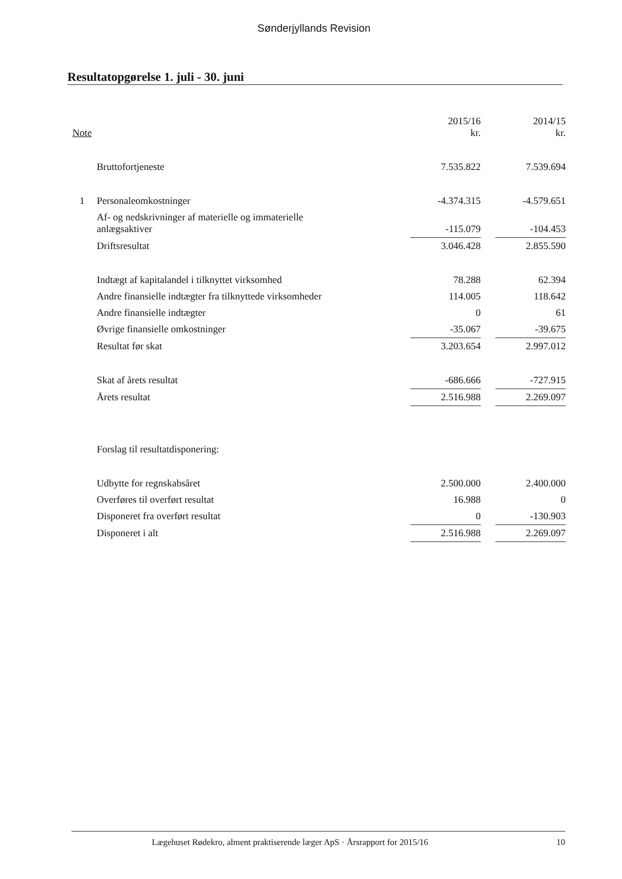Sønderjyllands Revision
Resultatopgørelse 1. juli - 30. juni
| Note | | 2015/16 kr. | | 2014/15 kr. |
| --- | --- | --- | --- | --- |
| | Bruttofortjeneste | 7.535.822 | | 7.539.694 |
| 1 | Personaleomkostninger | -4.374.315 | | -4.579.651 |
| | Af- og nedskrivninger af materielle og immaterielle anlægsaktiver | -115.079 | | -104.453 |
| | Driftsresultat | 3.046.428 | | 2.855.590 |
| | Indtægt af kapitalandel i tilknyttet virksomhed | 78.288 | | 62.394 |
| | Andre finansielle indtægter fra tilknyttede virksomheder | 114.005 | | 118.642 |
| | Andre finansielle indtægter | 0 | | 61 |
| | Øvrige finansielle omkostninger | -35.067 | | -39.675 |
| | Resultat før skat | 3.203.654 | | 2.997.012 |
| | Skat af årets resultat | -686.666 | | -727.915 |
| | Årets resultat | 2.516.988 | | 2.269.097 |
| | Forslag til resultatdisponering: | | | |
| | Udbytte for regnskabsåret | 2.500.000 | | 2.400.000 |
| | Overføres til overført resultat | 16.988 | | 0 |
| | Disponeret fra overført resultat | 0 | | -130.903 |
| | Disponeret i alt | 2.516.988 | | 2.269.097 |
Lægehuset Rødekro, alment praktiserende læger ApS · Årsrapport for 2015/16 10